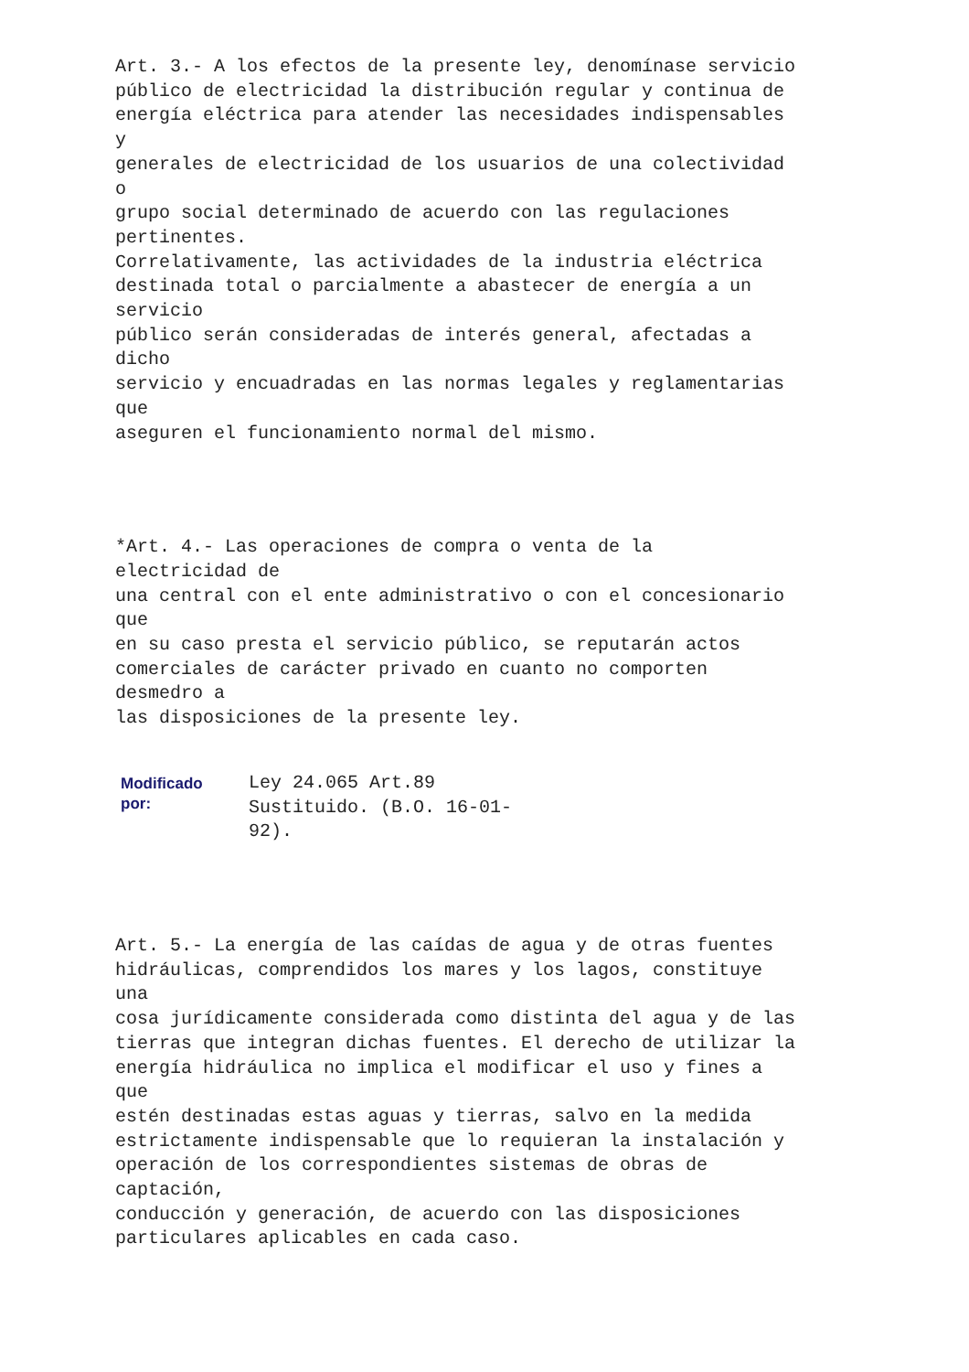Art. 3.- A los efectos de la presente ley, denomínase servicio
público de electricidad la distribución regular y continua de
energía eléctrica para atender las necesidades indispensables
y
generales de electricidad de los usuarios de una colectividad
o
grupo social determinado de acuerdo con las regulaciones
pertinentes.
Correlativamente, las actividades de la industria eléctrica
destinada total o parcialmente a abastecer de energía a un
servicio
público serán consideradas de interés general, afectadas a
dicho
servicio y encuadradas en las normas legales y reglamentarias
que
aseguren el funcionamiento normal del mismo.
*Art. 4.- Las operaciones de compra o venta de la
electricidad de
una central con el ente administrativo o con el concesionario
que
en su caso presta el servicio público, se reputarán actos
comerciales de carácter privado en cuanto no comporten
desmedro a
las disposiciones de la presente ley.
Modificado
por:
Ley 24.065 Art.89
Sustituido. (B.O. 16-01-
92).
Art. 5.- La energía de las caídas de agua y de otras fuentes
hidráulicas, comprendidos los mares y los lagos, constituye
una
cosa jurídicamente considerada como distinta del agua y de las
tierras que integran dichas fuentes. El derecho de utilizar la
energía hidráulica no implica el modificar el uso y fines a
que
estén destinadas estas aguas y tierras, salvo en la medida
estrictamente indispensable que lo requieran la instalación y
operación de los correspondientes sistemas de obras de
captación,
conducción y generación, de acuerdo con las disposiciones
particulares aplicables en cada caso.